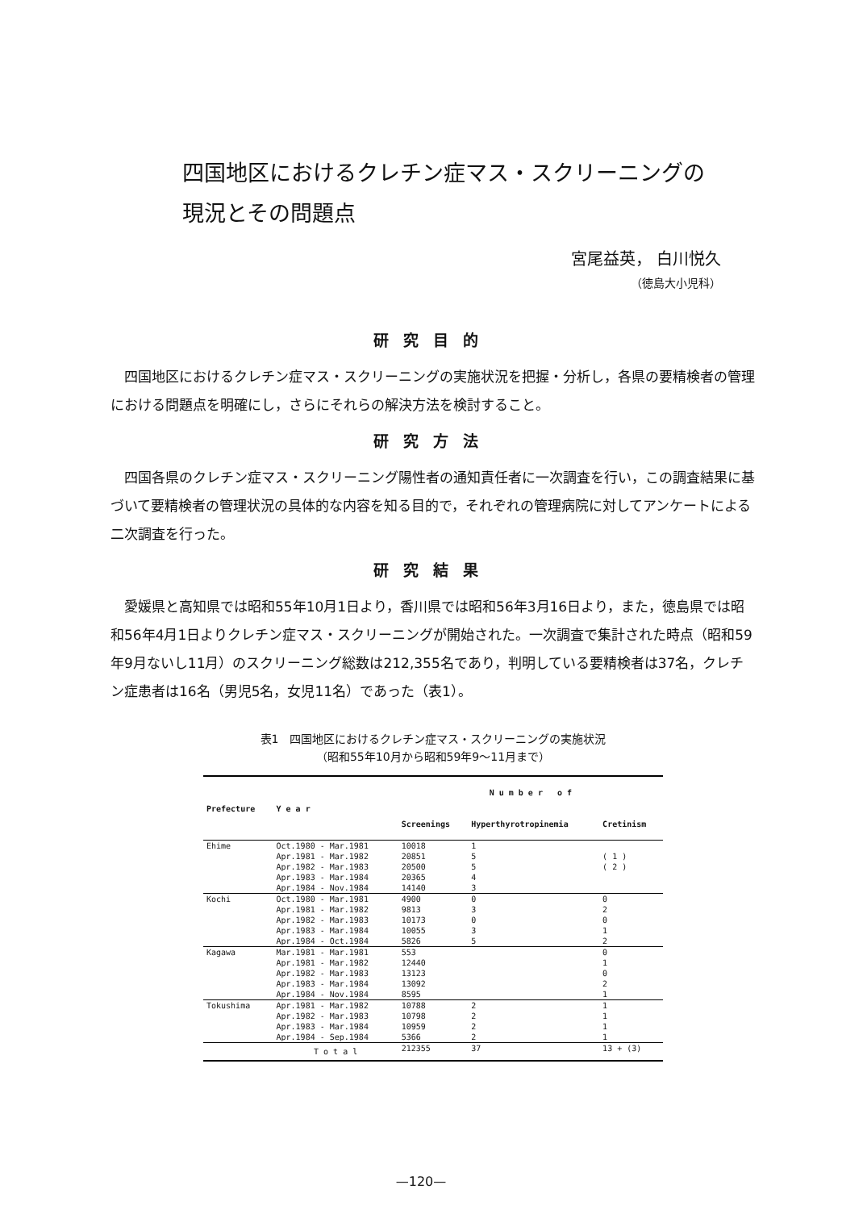四国地区におけるクレチン症マス・スクリーニングの
現況とその問題点
宮尾益英， 白川悦久
（徳島大小児科）
研究目的
四国地区におけるクレチン症マス・スクリーニングの実施状況を把握・分析し，各県の要精検者の管理における問題点を明確にし，さらにそれらの解決方法を検討すること。
研究方法
四国各県のクレチン症マス・スクリーニング陽性者の通知責任者に一次調査を行い，この調査結果に基づいて要精検者の管理状況の具体的な内容を知る目的で，それぞれの管理病院に対してアンケートによる二次調査を行った。
研究結果
愛媛県と高知県では昭和55年10月1日より，香川県では昭和56年3月16日より，また，徳島県では昭和56年4月1日よりクレチン症マス・スクリーニングが開始された。一次調査で集計された時点（昭和59年9月ないし11月）のスクリーニング総数は212,355名であり，判明している要精検者は37名，クレチン症患者は16名（男児5名，女児11名）であった（表1）。
表1　四国地区におけるクレチン症マス・スクリーニングの実施状況
（昭和55年10月から昭和59年9～11月まで）
| Prefecture | Y e a r | N u m b e r o f | | |
| --- | --- | --- | --- | --- |
| | | Screenings | Hyperthyrotropinemia | Cretinism |
| Ehime | Oct.1980 - Mar.1981 Apr.1981 - Mar.1982 Apr.1982 - Mar.1983 Apr.1983 - Mar.1984 Apr.1984 - Nov.1984 | 10018 20851 20500 20365 14140 | 1 5 5 4 3 | ( 1 ) ( 2 ) |
| Kochi | Oct.1980 - Mar.1981 Apr.1981 - Mar.1982 Apr.1982 - Mar.1983 Apr.1983 - Mar.1984 Apr.1984 - Oct.1984 | 4900 9813 10173 10055 5826 | 0 3 0 3 5 | 0 2 0 1 2 |
| Kagawa | Mar.1981 - Mar.1981 Apr.1981 - Mar.1982 Apr.1982 - Mar.1983 Apr.1983 - Mar.1984 Apr.1984 - Nov.1984 | 553 12440 13123 13092 8595 | | 0 1 0 2 1 |
| Tokushima | Apr.1981 - Mar.1982 Apr.1982 - Mar.1983 Apr.1983 - Mar.1984 Apr.1984 - Sep.1984 | 10788 10798 10959 5366 | 2 2 2 2 | 1 1 1 1 |
| | T o t a l | 212355 | 37 | 13 + (3) |
—120—